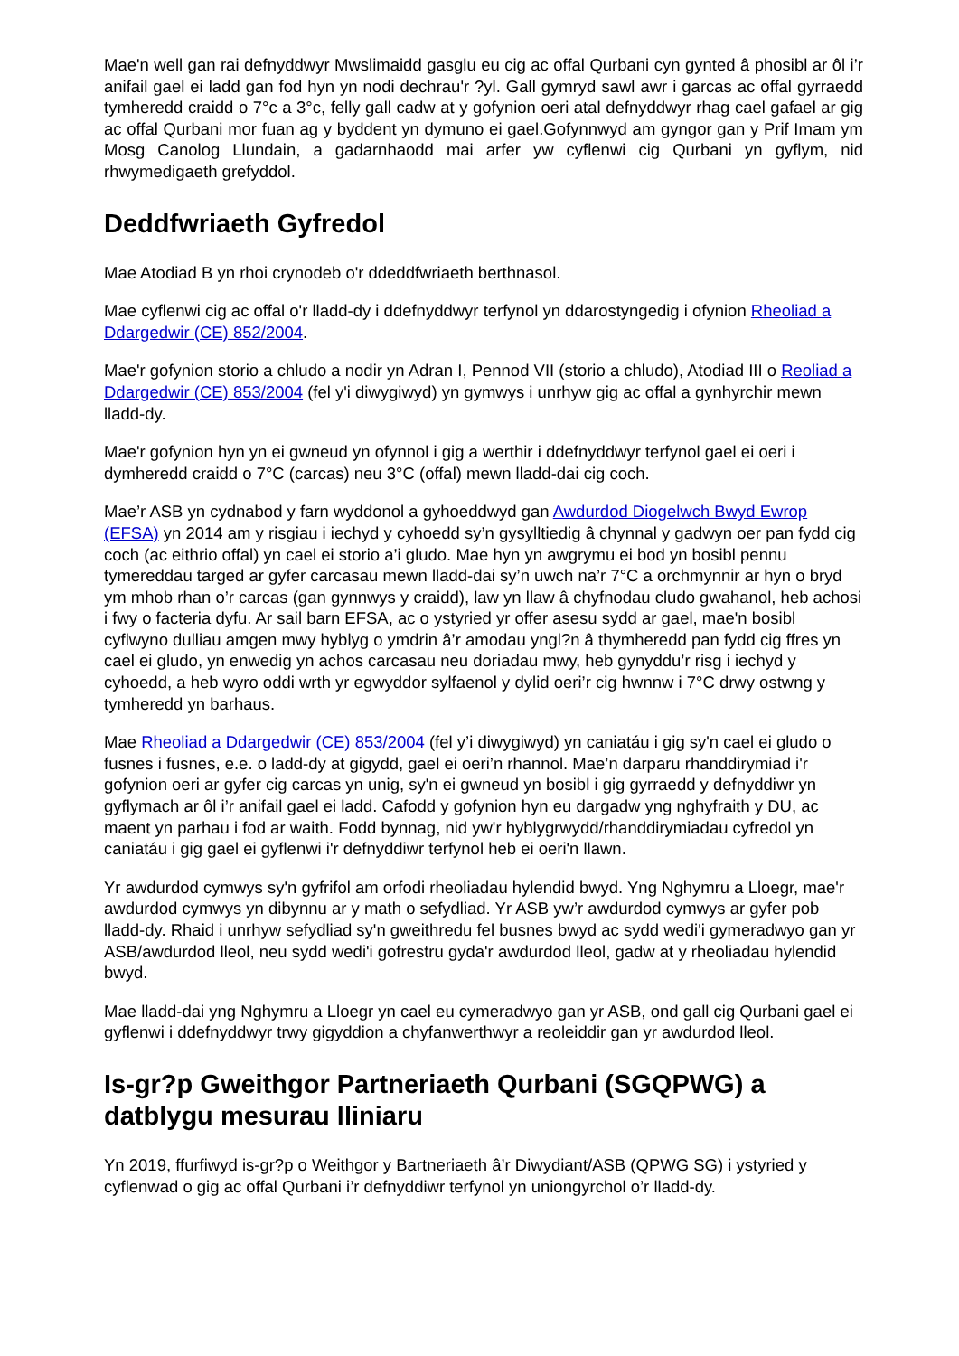Mae'n well gan rai defnyddwyr Mwslimaidd gasglu eu cig ac offal Qurbani cyn gynted â phosibl ar ôl i’r anifail gael ei ladd gan fod hyn yn nodi dechrau'r ?yl. Gall gymryd sawl awr i garcas ac offal gyrraedd tymheredd craidd o 7°c a 3°c, felly gall cadw at y gofynion oeri atal defnyddwyr rhag cael gafael ar gig ac offal Qurbani mor fuan ag y byddent yn dymuno ei gael.Gofynnwyd am gyngor gan y Prif Imam ym Mosg Canolog Llundain, a gadarnhaodd mai arfer yw cyflenwi cig Qurbani yn gyflym, nid rhwymedigaeth grefyddol.
Deddfwriaeth Gyfredol
Mae Atodiad B yn rhoi crynodeb o'r ddeddfwriaeth berthnasol.
Mae cyflenwi cig ac offal o'r lladd-dy i ddefnyddwyr terfynol yn ddarostyngedig i ofynion Rheoliad a Ddargedwir (CE) 852/2004.
Mae'r gofynion storio a chludo a nodir yn Adran I, Pennod VII (storio a chludo), Atodiad III o Reoliad a Ddargedwir (CE) 853/2004 (fel y'i diwygiwyd) yn gymwys i unrhyw gig ac offal a gynhyrchir mewn lladd-dy.
Mae'r gofynion hyn yn ei gwneud yn ofynnol i gig a werthir i ddefnyddwyr terfynol gael ei oeri i dymheredd craidd o 7°C (carcas) neu 3°C (offal) mewn lladd-dai cig coch.
Mae’r ASB yn cydnabod y farn wyddonol a gyhoeddwyd gan Awdurdod Diogelwch Bwyd Ewrop (EFSA) yn 2014 am y risgiau i iechyd y cyhoedd sy’n gysylltiedig â chynnal y gadwyn oer pan fydd cig coch (ac eithrio offal) yn cael ei storio a’i gludo. Mae hyn yn awgrymu ei bod yn bosibl pennu tymereddau targed ar gyfer carcasau mewn lladd-dai sy’n uwch na’r 7°C a orchmynnir ar hyn o bryd ym mhob rhan o’r carcas (gan gynnwys y craidd), law yn llaw â chyfnodau cludo gwahanol, heb achosi i fwy o facteria dyfu. Ar sail barn EFSA, ac o ystyried yr offer asesu sydd ar gael, mae'n bosibl cyflwyno dulliau amgen mwy hyblyg o ymdrin â’r amodau yngl?n â thymheredd pan fydd cig ffres yn cael ei gludo, yn enwedig yn achos carcasau neu doriadau mwy, heb gynyddu’r risg i iechyd y cyhoedd, a heb wyro oddi wrth yr egwyddor sylfaenol y dylid oeri’r cig hwnnw i 7°C drwy ostwng y tymheredd yn barhaus.
Mae Rheoliad a Ddargedwir (CE) 853/2004 (fel y’i diwygiwyd) yn caniatáu i gig sy'n cael ei gludo o fusnes i fusnes, e.e. o ladd-dy at gigydd, gael ei oeri’n rhannol. Mae’n darparu rhanddirymiad i'r gofynion oeri ar gyfer cig carcas yn unig, sy'n ei gwneud yn bosibl i gig gyrraedd y defnyddiwr yn gyflymach ar ôl i’r anifail gael ei ladd. Cafodd y gofynion hyn eu dargadw yng nghyfraith y DU, ac maent yn parhau i fod ar waith. Fodd bynnag, nid yw'r hyblygrwydd/rhanddirymiadau cyfredol yn caniatáu i gig gael ei gyflenwi i'r defnyddiwr terfynol heb ei oeri'n llawn.
Yr awdurdod cymwys sy'n gyfrifol am orfodi rheoliadau hylendid bwyd. Yng Nghymru a Lloegr, mae'r awdurdod cymwys yn dibynnu ar y math o sefydliad. Yr ASB yw’r awdurdod cymwys ar gyfer pob lladd-dy. Rhaid i unrhyw sefydliad sy'n gweithredu fel busnes bwyd ac sydd wedi'i gymeradwyo gan yr ASB/awdurdod lleol, neu sydd wedi'i gofrestru gyda'r awdurdod lleol, gadw at y rheoliadau hylendid bwyd.
Mae lladd-dai yng Nghymru a Lloegr yn cael eu cymeradwyo gan yr ASB, ond gall cig Qurbani gael ei gyflenwi i ddefnyddwyr trwy gigyddion a chyfanwerthwyr a reoleiddir gan yr awdurdod lleol.
Is-gr?p Gweithgor Partneriaeth Qurbani (SGQPWG) a datblygu mesurau lliniaru
Yn 2019, ffurfiwyd is-gr?p o Weithgor y Bartneriaeth â’r Diwydiant/ASB (QPWG SG) i ystyried y cyflenwad o gig ac offal Qurbani i’r defnyddiwr terfynol yn uniongyrchol o’r lladd-dy.